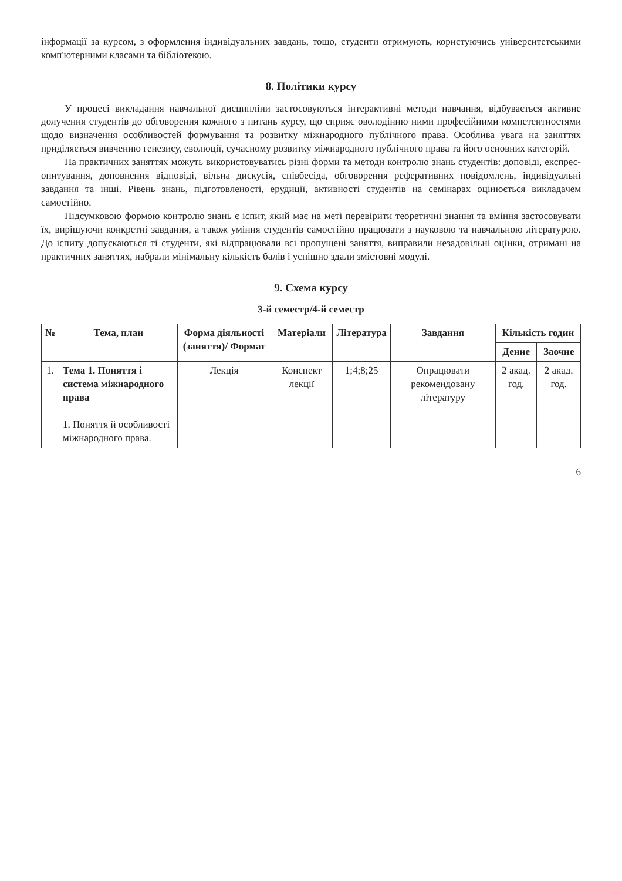інформації за курсом, з оформлення індивідуальних завдань, тощо, студенти отримують, користуючись університетськими комп'ютерними класами та бібліотекою.
8. Політики курсу
У процесі викладання навчальної дисципліни застосовуються інтерактивні методи навчання, відбувається активне долучення студентів до обговорення кожного з питань курсу, що сприяє оволодінню ними професійними компетентностями щодо визначення особливостей формування та розвитку міжнародного публічного права. Особлива увага на заняттях приділяється вивченню генезису, еволюції, сучасному розвитку міжнародного публічного права та його основних категорій.
На практичних заняттях можуть використовуватись різні форми та методи контролю знань студентів: доповіді, експрес-опитування, доповнення відповіді, вільна дискусія, співбесіда, обговорення реферативних повідомлень, індивідуальні завдання та інші. Рівень знань, підготовленості, ерудиції, активності студентів на семінарах оцінюється викладачем самостійно.
Підсумковою формою контролю знань є іспит, який має на меті перевірити теоретичні знання та вміння застосовувати їх, вирішуючи конкретні завдання, а також уміння студентів самостійно працювати з науковою та навчальною літературою. До іспиту допускаються ті студенти, які відпрацювали всі пропущені заняття, виправили незадовільні оцінки, отримані на практичних заняттях, набрали мінімальну кількість балів і успішно здали змістовні модулі.
9. Схема курсу
3-й семестр/4-й семестр
| № | Тема, план | Форма діяльності (заняття)/ Формат | Матеріали | Література | Завдання | Кількість годин | |
| --- | --- | --- | --- | --- | --- | --- | --- |
| | | | | | | Денне | Заочне |
| 1. | Тема 1. Поняття і система міжнародного права 1. Поняття й особливості міжнародного права. | Лекція | Конспект лекції | 1;4;8;25 | Опрацювати рекомендовану літературу | 2 акад. год. | 2 акад. год. |
6